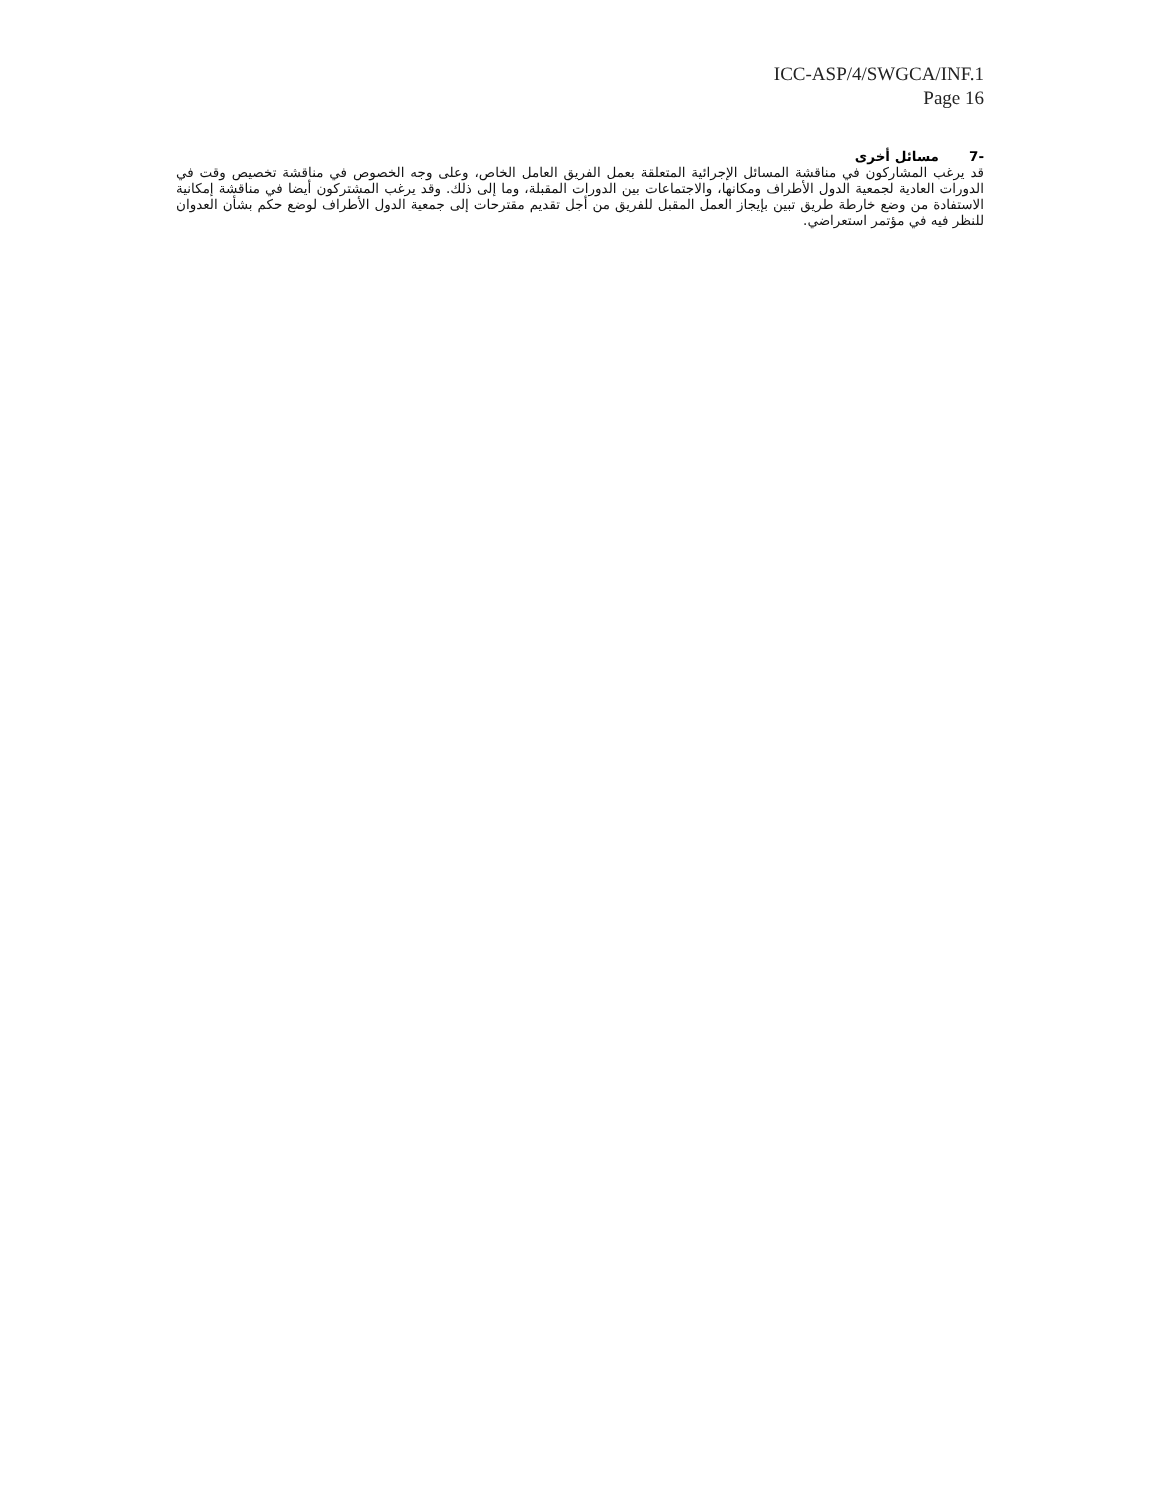ICC-ASP/4/SWGCA/INF.1
Page 16
-7مسائل أخرى
قد يرغب المشاركون في مناقشة المسائل الإجرائية المتعلقة بعمل الفريق العامل الخاص، وعلى وجه الخصوص في مناقشة تخصيص وقت في الدورات العادية لجمعية الدول الأطراف ومكانها، والاجتماعات بين الدورات المقبلة، وما إلى ذلك. وقد يرغب المشتركون أيضا في مناقشة إمكانية الاستفادة من وضع خارطة طريق تبين بإيجاز العمل المقبل للفريق من أجل تقديم مقترحات إلى جمعية الدول الأطراف لوضع حكم بشأن العدوان للنظر فيه في مؤتمر استعراضي.